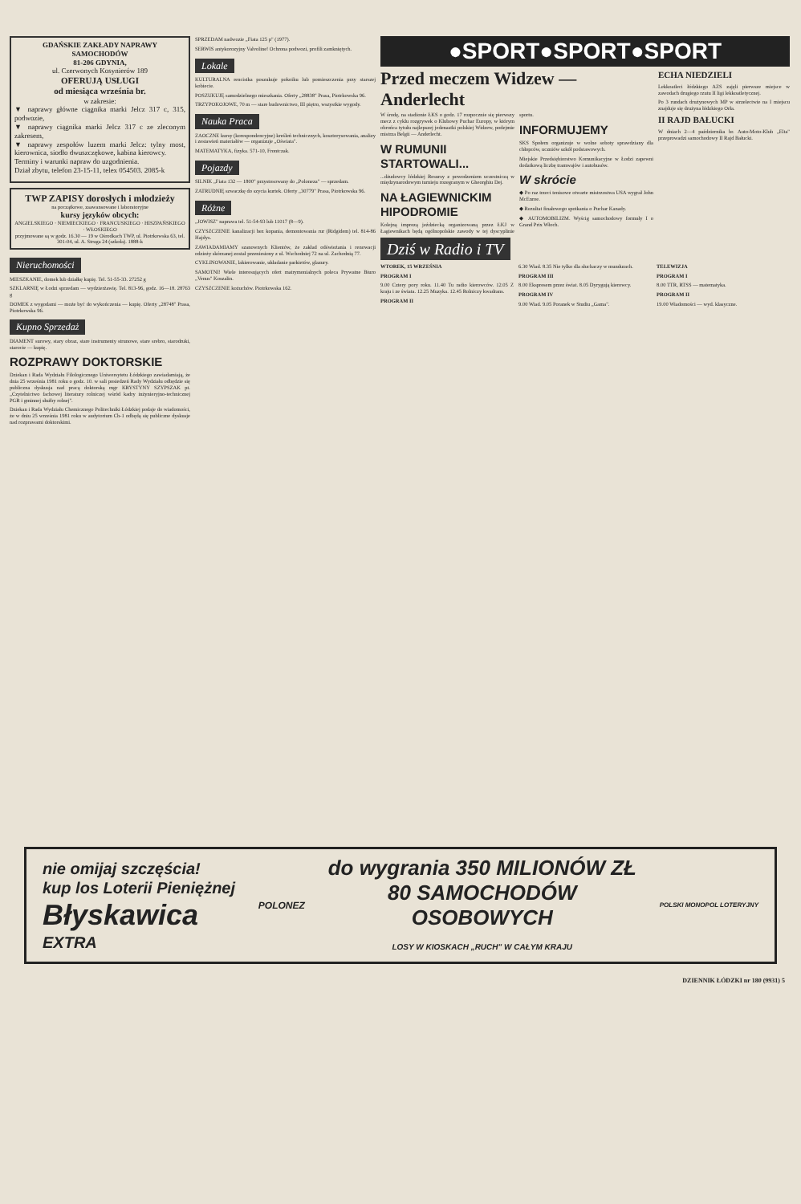GDAŃSKIE ZAKŁADY NAPRAWY SAMOCHODÓW
81-206 GDYNIA,
ul. Czerwonych Kosynierów 189
OFERUJĄ USŁUGI
od miesiąca września br.
w zakresie:
▼ naprawy główne ciągnika marki Jelcz 317 c, 315, podwozie,
▼ naprawy ciągnika marki Jelcz 317 c ze zleconym zakresem,
▼ naprawy zespołów luzem marki Jelcz: tylny most, kierownica, siodło dwuszczękowe, kabina kierowcy.
Terminy i warunki napraw do uzgodnienia.
Dział zbytu, telefon 23-15-11, telex 054503. 2085-k
TWP ZAPISY dorosłych i młodzieży
na początkowe, zaawansowane i laboratoryjne
kursy języków obcych:
ANGIELSKIEGO · NIEMIECKIEGO · FRANCUSKIEGO · HISZPAŃSKIEGO · WŁOSKIEGO
przyjmowane są w godz. 16.30 — 19 w Ośrodkach TWP, ul. Piotrkowska 63, tel. 301-04, ul. A. Struga 24 (szkoła). 1888-k
Nieruchomości
MIESZKANIE, domek lub działkę kupię. Tel. 51-55-33. 27252 g
SZKLARNIĘ w Łodzi sprzedam — wydzierżawię. Tel. 813-96, godz. 16—18. 28763 g
DOMEK z wygodami — może być do wykończenia — kupię. Oferty „28748" Prasa, Piotrkowska 96.
Kupno Sprzedaż
DIAMENT surowy, stary obraz, stare instrumenty strunowe, stare srebro, starodruki, starocie — kupię.
ROZPRAWY DOKTORSKIE
Dziekan i Rada Wydziału Filologicznego Uniwersytetu Łódzkiego zawiadamiają, że dnia 25 września 1981 roku o godz. 10. w sali posiedzeń Rady Wydziału odbędzie się publiczna dyskusja nad pracą doktorską mgr KRYSTYNY SZYPSZAK pt. „Czytelnictwo fachowej literatury rolniczej wśród kadry inżynieryjno-technicznej PGR i gminnej służby rolnej".
Dziekan i Rada Wydziału Chemicznego Politechniki Łódzkiej podaje do wiadomości, że w dniu 25 września 1981 roku w audytorium Ch-1 odbędą się publiczne dyskusje nad rozprawami doktorskimi.
SPRZEDAM nadwozie „Fiata 125 p" (1977).
SERWIS antykorozyjny Valvoline! Ochrona podwozi, profili zamkniętych.
Lokale
KULTURALNA rencistka poszukuje pokoiku lub pomieszczenia przy starszej kobiecie.
POSZUKUJĘ samodzielnego mieszkania. Oferty „28838" Prasa, Piotrkowska 96.
TRZYPOKOJOWE, 70 m — stare budownictwo, III piętro, wszystkie wygody.
Nauka Praca
ZAOCZNE kursy (korespondencyjne) kreśleń technicznych, kosztorysowania, analizy i zestawień materiałów — organizuje „Oświata".
MATEMATYKA, fizyka. 571-10, Frontczak.
Pojazdy
SILNIK „Fiata 132 — 1800" przystosowany do „Polonezа" — sprzedam.
ZATRUDNIĘ szwaczkę do szycia kurtek. Oferty „30779" Prasa, Piotrkowska 96.
Różne
„JOWISZ" naprawa tel. 51-54-93 lub 11017 (8—9).
CZYSZCZENIE kanalizacji bez kopania, demontowania rur (Ridgidem) tel. 814-86 Hajdys.
ZAWIADAMIAMY szanownych Klientów, że zakład odświeżania i renowacji odzieży skórzanej został przeniesiony z ul. Wschodniej 72 na ul. Zachodnią 77.
CYKLINOWANIE, lakierowanie, układanie parkietów, glazury.
SAMOTNI! Wiele interesujących ofert matrymonialnych poleca Prywatne Biuro „Venus" Koszalin.
CZYSZCZENIE kożuchów. Piotrkowska 162.
●SPORT●SPORT●SPORT
Przed meczem Widzew — Anderlecht
W środę, na stadionie ŁKS o godz. 17 rozpocznie się pierwszy mecz z cyklu rozgrywek o Klubowy Puchar Europy, w którym obrońca tytułu najlepszej jedenastki polskiej Widzew, podejmie mistrza Belgii — Anderlecht.
W RUMUNII STARTOWALI...
...dżudowcy łódzkiej Resursy z powodzeniem uczestniczą w międzynarodowym turnieju rozegranym w Gheorghiu Dej.
NA ŁAGIEWNICKIM HIPODROMIE
Kolejną imprezą jeździecką organizowaną przez ŁKJ w Łagiewnikach będą ogólnopolskie zawody w tej dyscyplinie sportu.
INFORMUJEMY
SKS Społem organizuje w wolne soboty sprawdziany dla chłopców, uczniów szkół podstawowych.
Miejskie Przedsiębiorstwo Komunikacyjne w Łodzi zapewni dodatkową liczbę tramwajów i autobusów.
W skrócie
◆ Po raz trzeci tenisowe otwarte mistrzostwa USA wygrał John McEnroe.
◆ Rezultat finałowego spotkania o Puchar Kanady.
◆ AUTOMOBILIZM. Wyścig samochodowy formuły I o Grand Prix Włoch.
ECHA NIEDZIELI
Lekkoatleci łódzkiego AZS zajęli pierwsze miejsce w zawodach drugiego rzutu II ligi lekkoatletycznej.
Po 3 rundach drużynowych MP w strzelectwie na I miejscu znajduje się drużyna łódzkiego Orła.
II RAJD BAŁUCKI
W dniach 2—4 października br. Auto-Moto-Klub „Elta" przeprowadzi samochodowy II Rajd Bałucki.
Dziś w Radio i TV
WTOREK, 15 WRZEŚNIA
PROGRAM I
9.00 Cztery pory roku. 11.40 Tu radio kierowców. 12.05 Z kraju i ze świata. 12.25 Muzyka. 12.45 Rolniczy kwadrans.
PROGRAM II
6.30 Wiad. 8.35 Nie tylko dla słuchaczy w mundurach.
PROGRAM III
8.00 Ekspresem przez świat. 8.05 Dyrygują kierowcy.
PROGRAM IV
9.00 Wiad. 9.05 Poranek w Studiu „Gama".
TELEWIZJA
PROGRAM I
8.00 TTR, RTSS — matematyka.
PROGRAM II
19.00 Wiadomości — wyd. klasyczne.
nie omijaj szczęścia!
kup los Loterii Pieniężnej
Błyskawica
EXTRA
POLONEZ
do wygrania 350 MILIONÓW ZŁ
80 SAMOCHODÓW
OSOBOWYCH
LOSY W KIOSKACH „RUCH" W CAŁYM KRAJU
POLSKI MONOPOL LOTERYJNY
DZIENNIK ŁÓDZKI nr 180 (9931) 5